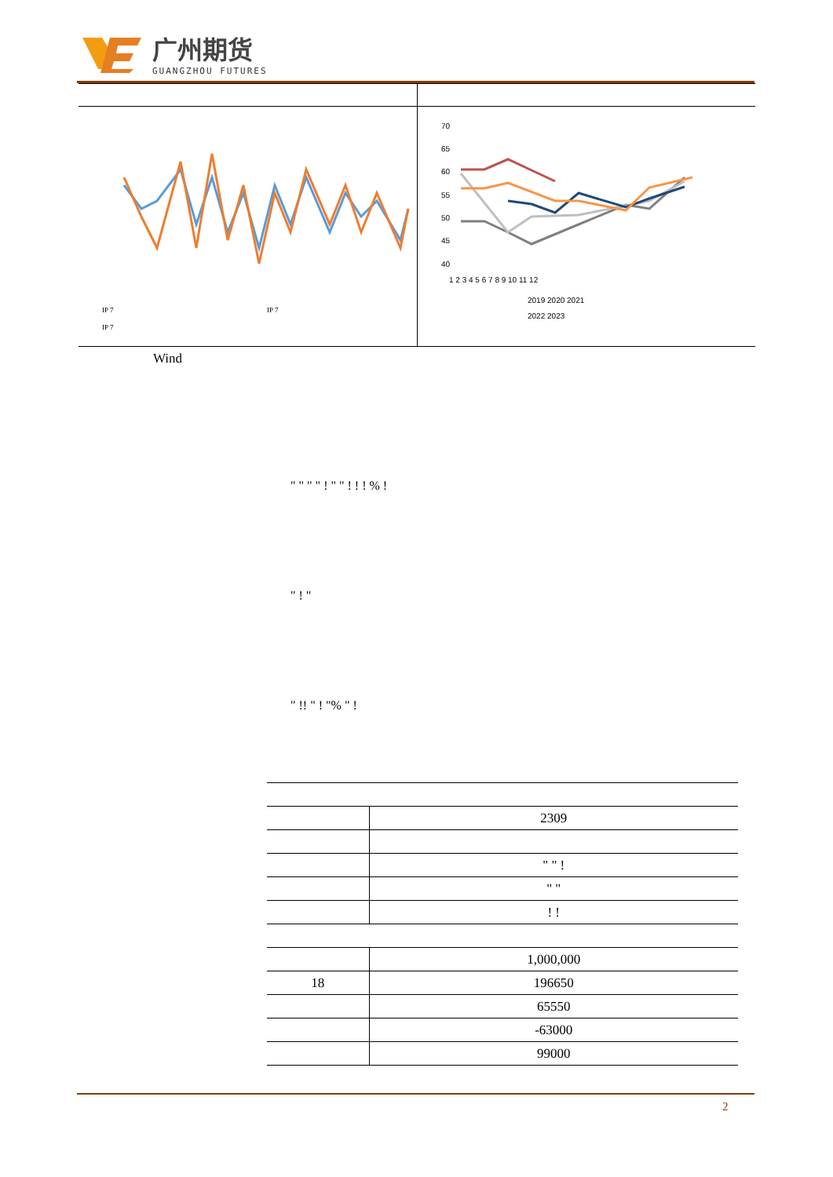广州期货
GUANGZHOU FUTURES
IP 7
IP 7
IP 7
70
65
60
55
50
45
40
1 2 3 4 5 6 7 8 9 10 11 12
2019 2020 2021
2022 2023
Wind
" " " " ! " " ! ! ! % !
" ! "
" !! " ! "% " !
| | 2309 |
| | " " ! |
| | " " |
| | ! ! |
| | 1,000,000 |
| 18 | 196650 |
| | 65550 |
| | -63000 |
| | 99000 |
2